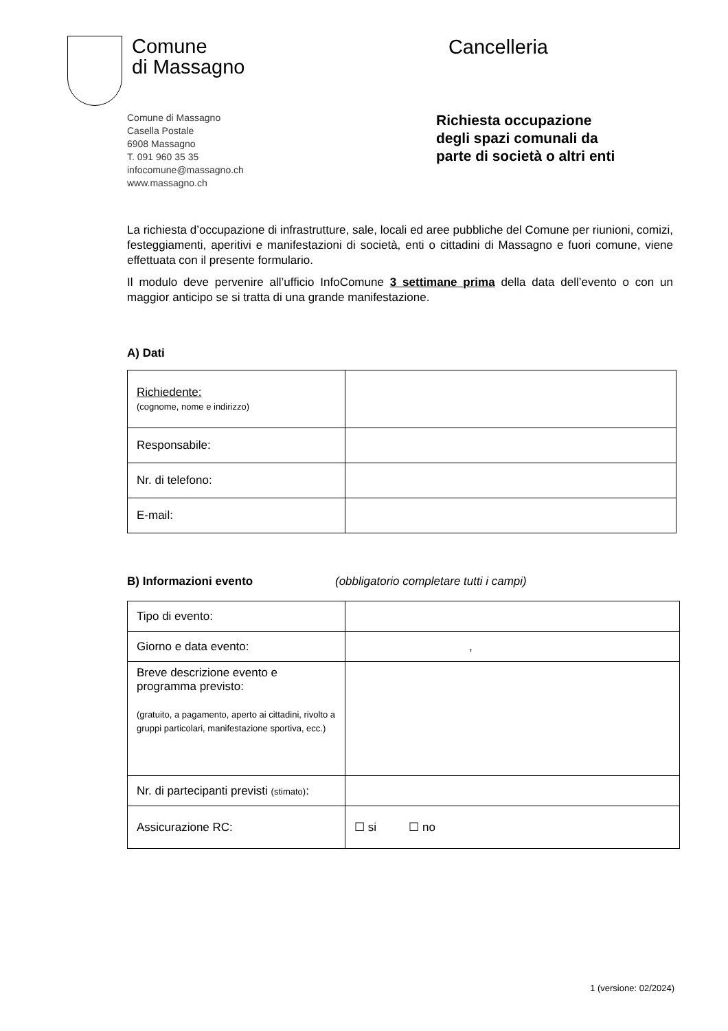Comune
di Massagno
Cancelleria
Comune di Massagno
Casella Postale
6908 Massagno
T. 091 960 35 35
infocomune@massagno.ch
www.massagno.ch
Richiesta occupazione
degli spazi comunali da
parte di società o altri enti
La richiesta d’occupazione di infrastrutture, sale, locali ed aree pubbliche del Comune per riunioni, comizi, festeggiamenti, aperitivi e manifestazioni di società, enti o cittadini di Massagno e fuori comune, viene effettuata con il presente formulario.
Il modulo deve pervenire all’ufficio InfoComune 3 settimane prima della data dell’evento o con un maggior anticipo se si tratta di una grande manifestazione.
A) Dati
| Richiedente: (cognome, nome e indirizzo) | |
| Responsabile: | |
| Nr. di telefono: | |
| E-mail: | |
B) Informazioni evento (obbligatorio completare tutti i campi)
| Tipo di evento: | |
| Giorno e data evento: | , |
| Breve descrizione evento e programma previsto: (gratuito, a pagamento, aperto ai cittadini, rivolto a gruppi particolari, manifestazione sportiva, ecc.) | |
| Nr. di partecipanti previsti (stimato) : | |
| Assicurazione RC: | ☐ si ☐ no |
1 (versione: 02/2024)